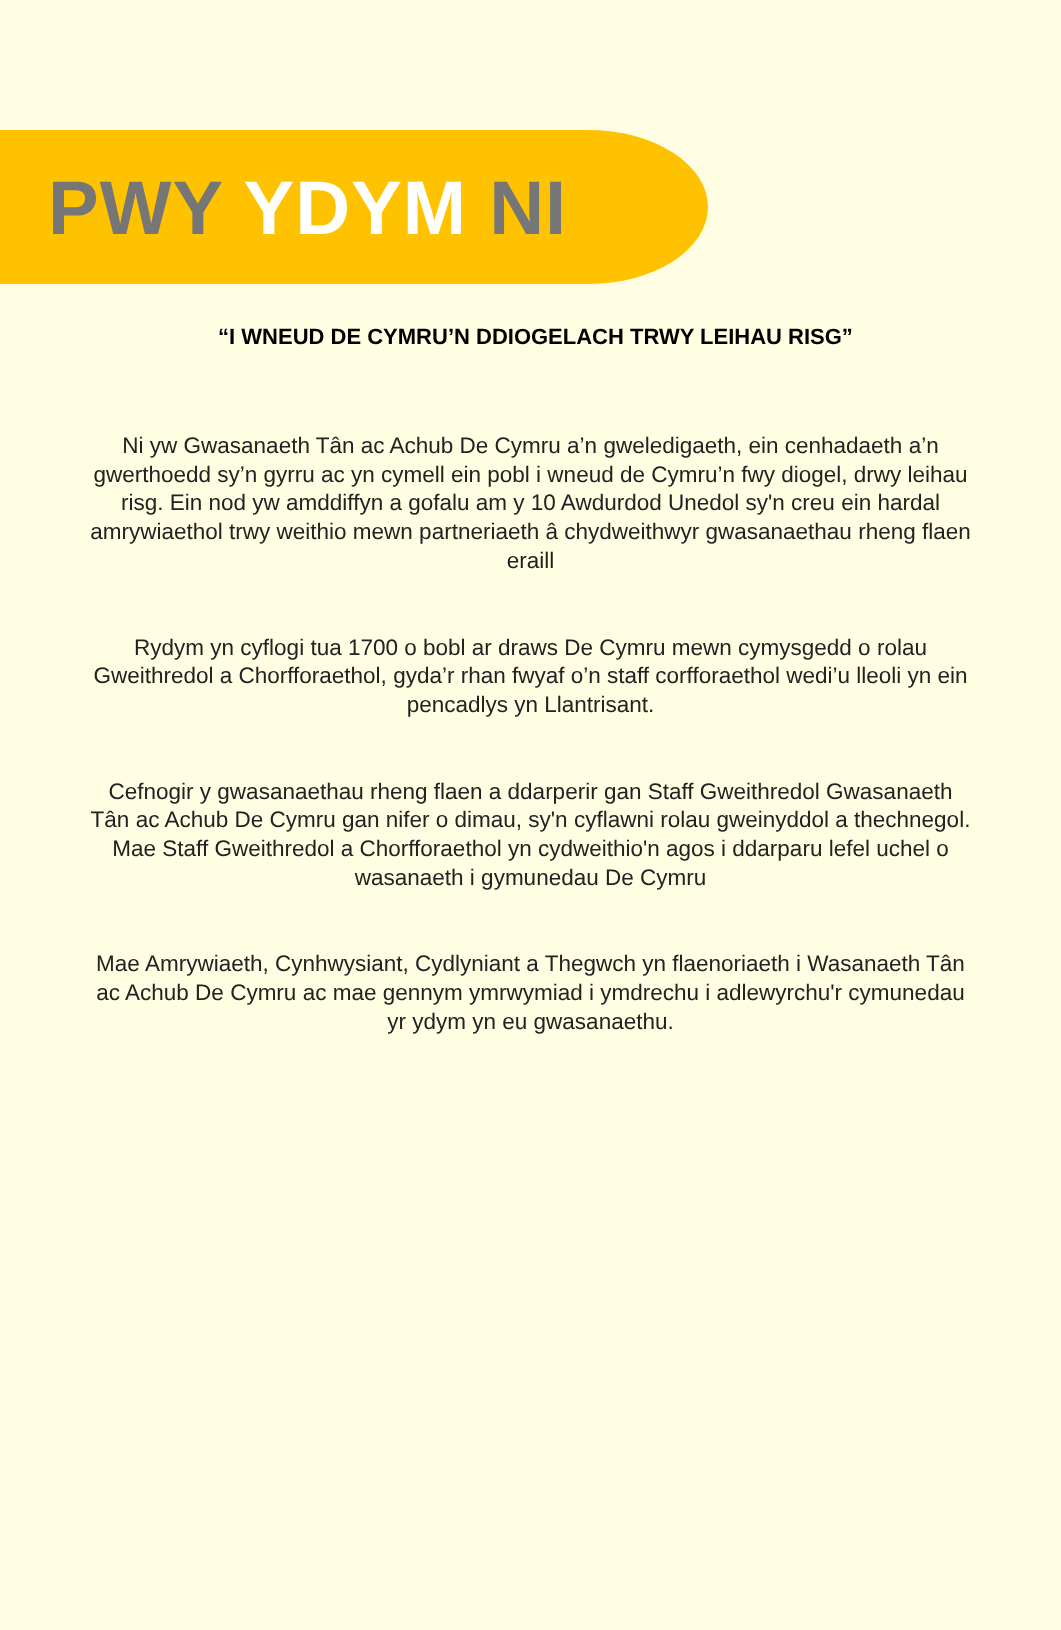PWY YDYM NI
“I WNEUD DE CYMRU’N DDIOGELACH TRWY LEIHAU RISG”
Ni yw Gwasanaeth Tân ac Achub De Cymru a’n gweledigaeth, ein cenhadaeth a’n gwerthoedd sy’n gyrru ac yn cymell ein pobl i wneud de Cymru’n fwy diogel, drwy leihau risg. Ein nod yw amddiffyn a gofalu am y 10 Awdurdod Unedol sy'n creu ein hardal amrywiaethol trwy weithio mewn partneriaeth â chydweithwyr gwasanaethau rheng flaen eraill
Rydym yn cyflogi tua 1700 o bobl ar draws De Cymru mewn cymysgedd o rolau Gweithredol a Chorfforaethol, gyda’r rhan fwyaf o’n staff corfforaethol wedi’u lleoli yn ein pencadlys yn Llantrisant.
Cefnogir y gwasanaethau rheng flaen a ddarperir gan Staff Gweithredol Gwasanaeth Tân ac Achub De Cymru gan nifer o dimau, sy'n cyflawni rolau gweinyddol a thechnegol. Mae Staff Gweithredol a Chorfforaethol yn cydweithio'n agos i ddarparu lefel uchel o wasanaeth i gymunedau De Cymru
Mae Amrywiaeth, Cynhwysiant, Cydlyniant a Thegwch yn flaenoriaeth i Wasanaeth Tân ac Achub De Cymru ac mae gennym ymrwymiad i ymdrechu i adlewyrchu'r cymunedau yr ydym yn eu gwasanaethu.